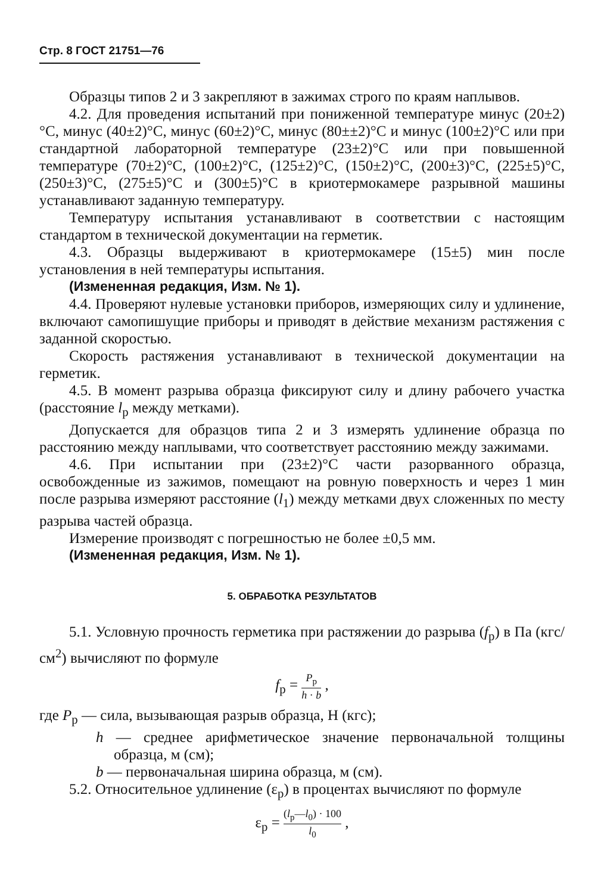Стр. 8 ГОСТ 21751—76
Образцы типов 2 и 3 закрепляют в зажимах строго по краям наплывов.
4.2. Для проведения испытаний при пониженной температуре минус (20±2)°С, минус (40±2)°С, минус (60±2)°С, минус (80±±2)°С и минус (100±2)°С или при стандартной лабораторной температуре (23±2)°С или при повышенной температуре (70±2)°С, (100±2)°С, (125±2)°С, (150±2)°С, (200±3)°С, (225±5)°С, (250±3)°С, (275±5)°С и (300±5)°С в криотермокамере разрывной машины устанавливают заданную температуру.
Температуру испытания устанавливают в соответствии с настоящим стандартом в технической документации на герметик.
4.3. Образцы выдерживают в криотермокамере (15±5) мин после установления в ней температуры испытания.
(Измененная редакция, Изм. № 1).
4.4. Проверяют нулевые установки приборов, измеряющих силу и удлинение, включают самопишущие приборы и приводят в действие механизм растяжения с заданной скоростью.
Скорость растяжения устанавливают в технической документации на герметик.
4.5. В момент разрыва образца фиксируют силу и длину рабочего участка (расстояние l<sub>р</sub> между метками).
Допускается для образцов типа 2 и 3 измерять удлинение образца по расстоянию между наплывами, что соответствует расстоянию между зажимами.
4.6. При испытании при (23±2)°С части разорванного образца, освобожденные из зажимов, помещают на ровную поверхность и через 1 мин после разрыва измеряют расстояние (l<sub>1</sub>) между метками двух сложенных по месту разрыва частей образца.
Измерение производят с погрешностью не более ±0,5 мм.
(Измененная редакция, Изм. № 1).
5. ОБРАБОТКА РЕЗУЛЬТАТОВ
5.1. Условную прочность герметика при растяжении до разрыва (f<sub>р</sub>) в Па (кгс/см<sup>2</sup>) вычисляют по формуле
f<sub>р</sub> = P<sub>р</sub> h · b ,
где P<sub>р</sub> — сила, вызывающая разрыв образца, Н (кгс);
h — среднее арифметическое значение первоначальной толщины образца, м (см);
b — первоначальная ширина образца, м (см).
5.2. Относительное удлинение (ε<sub>р</sub>) в процентах вычисляют по формуле
ε<sub>р</sub> = (l<sub>р</sub>—l<sub>0</sub>) · 100 l<sub>0</sub> ,